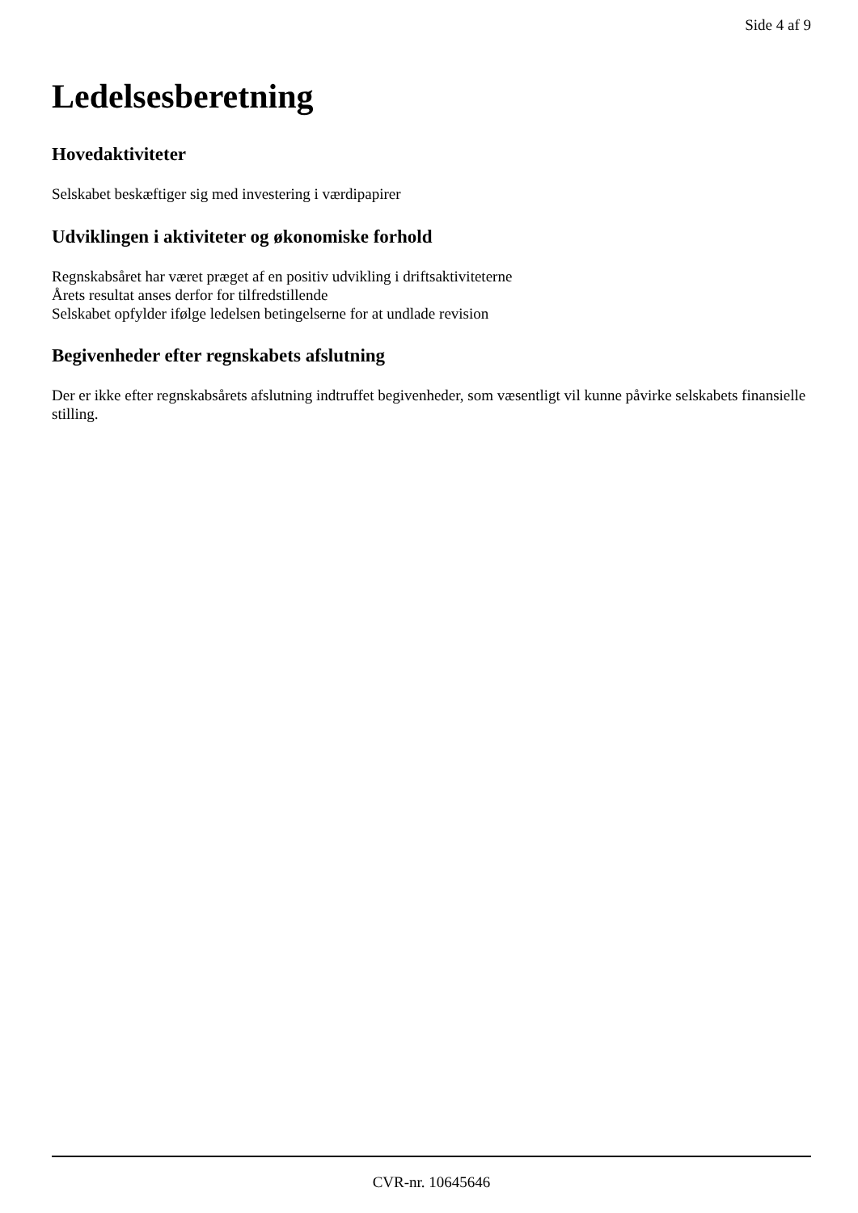Side 4 af 9
Ledelsesberetning
Hovedaktiviteter
Selskabet beskæftiger sig med investering i værdipapirer
Udviklingen i aktiviteter og økonomiske forhold
Regnskabsåret har været præget af en positiv udvikling i driftsaktiviteterne
Årets resultat anses derfor for tilfredstillende
Selskabet opfylder ifølge ledelsen betingelserne for at undlade revision
Begivenheder efter regnskabets afslutning
Der er ikke efter regnskabsårets afslutning indtruffet begivenheder, som væsentligt vil kunne påvirke selskabets finansielle stilling.
CVR-nr. 10645646